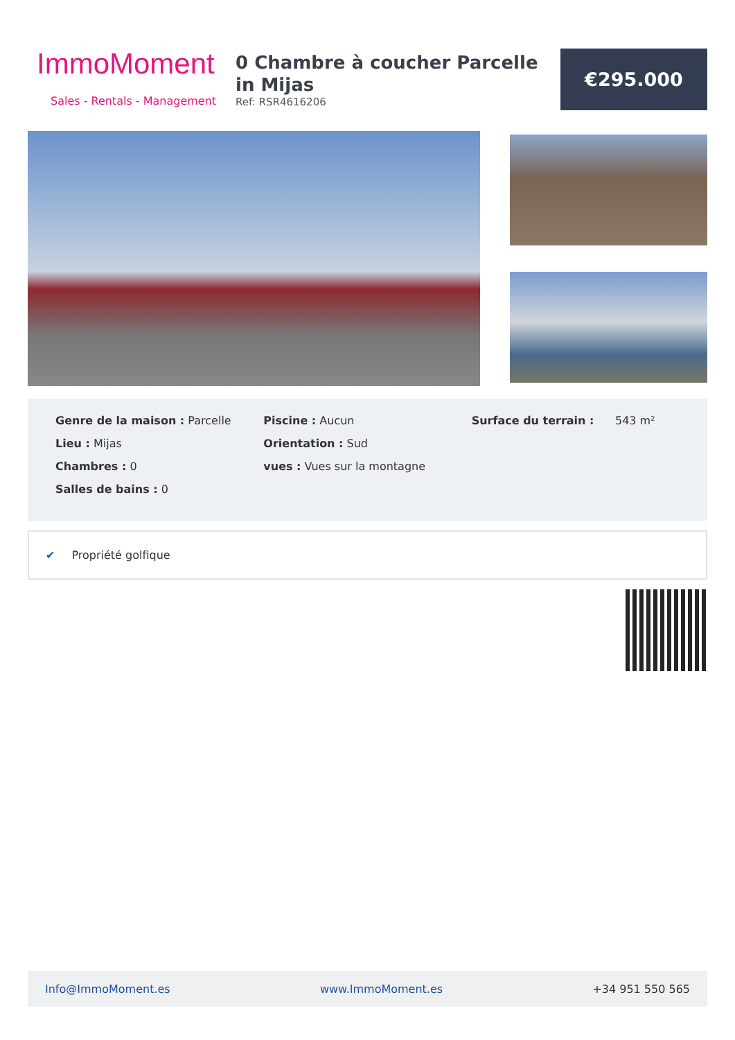ImmoMoment
Sales - Rentals - Management
0 Chambre à coucher Parcelle in Mijas
Ref: RSR4616206
€295.000
Genre de la maison : Parcelle
Lieu : Mijas
Chambres : 0
Salles de bains : 0
Piscine : Aucun
Orientation : Sud
vues : Vues sur la montagne
Surface du terrain : 543 m²
✔ Propriété golfique
Info@ImmoMoment.es www.ImmoMoment.es +34 951 550 565